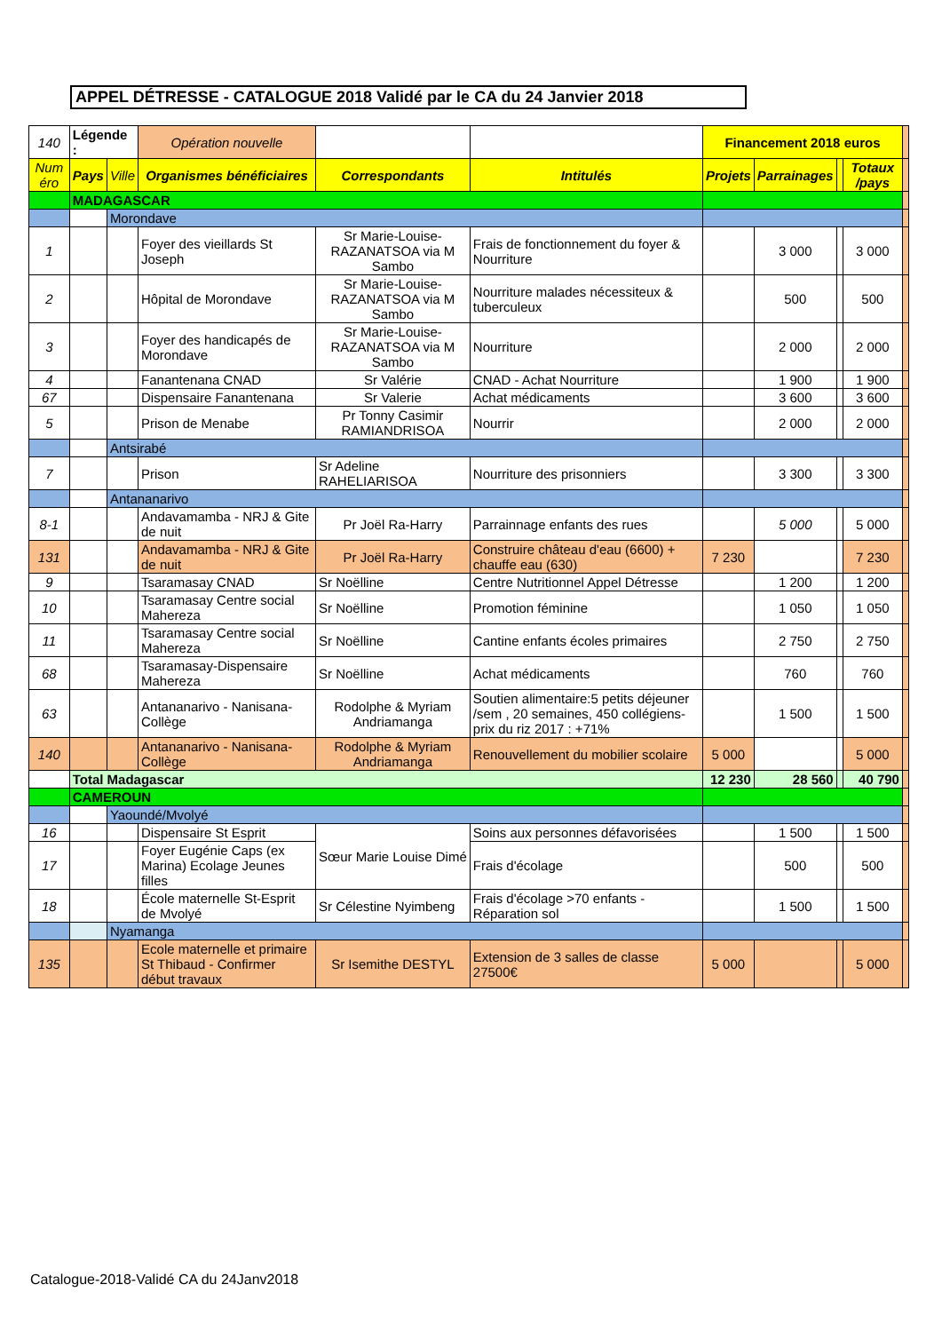APPEL DÉTRESSE - CATALOGUE 2018 Validé par le CA du 24 Janvier 2018
| 140 | Légende : | | Opération nouvelle | | | Financement 2018 euros | | | | |
| Num éro | Pays | Ville | Organismes bénéficiaires | Correspondants | Intitulés | | | | | |
| | | | | | | Projets | Parrainages | | Totaux /pays | |
| | MADAGASCAR | | | | | | | | | |
| | | Morondave | | | | | | | | |
| 1 | | | Foyer des vieillards St Joseph | Sr Marie-Louise-RAZANATSOA via M Sambo | Frais de fonctionnement du foyer & Nourriture | | 3 000 | | 3 000 | |
| 2 | | | Hôpital de Morondave | Sr Marie-Louise-RAZANATSOA via M Sambo | Nourriture malades nécessiteux & tuberculeux | | 500 | | 500 | |
| 3 | | | Foyer des handicapés de Morondave | Sr Marie-Louise-RAZANATSOA via M Sambo | Nourriture | | 2 000 | | 2 000 | |
| 4 | | | Fanantenana CNAD | Sr Valérie | CNAD - Achat Nourriture | | 1 900 | | 1 900 | |
| 67 | | | Dispensaire Fanantenana | Sr Valerie | Achat médicaments | | 3 600 | | 3 600 | |
| 5 | | | Prison de Menabe | Pr Tonny Casimir RAMIANDRISOA | Nourrir | | 2 000 | | 2 000 | |
| | | Antsirabé | | | | | | | | |
| 7 | | | Prison | Sr Adeline RAHELIARISOA | Nourriture des prisonniers | | 3 300 | | 3 300 | |
| | | Antananarivo | | | | | | | | |
| 8-1 | | | Andavamamba - NRJ & Gite de nuit | Pr Joël Ra-Harry | Parrainnage enfants des rues | | 5 000 | | 5 000 | |
| 131 | | | Andavamamba - NRJ & Gite de nuit | Pr Joël Ra-Harry | Construire château d'eau (6600) + chauffe eau (630) | 7 230 | | | 7 230 | |
| 9 | | | Tsaramasay CNAD | Sr Noëlline | Centre Nutritionnel Appel Détresse | | 1 200 | | 1 200 | |
| 10 | | | Tsaramasay Centre social Mahereza | Sr Noëlline | Promotion féminine | | 1 050 | | 1 050 | |
| 11 | | | Tsaramasay Centre social Mahereza | Sr Noëlline | Cantine enfants écoles primaires | | 2 750 | | 2 750 | |
| 68 | | | Tsaramasay-Dispensaire Mahereza | Sr Noëlline | Achat médicaments | | 760 | | 760 | |
| 63 | | | Antananarivo - Nanisana-Collège | Rodolphe & Myriam Andriamanga | Soutien alimentaire:5 petits déjeuner /sem , 20 semaines, 450 collégiens- prix du riz 2017 : +71% | | 1 500 | | 1 500 | |
| 140 | | | Antananarivo - Nanisana-Collège | Rodolphe & Myriam Andriamanga | Renouvellement du mobilier scolaire | 5 000 | | | 5 000 | |
| | Total Madagascar | | | | | 12 230 | 28 560 | | 40 790 | |
| | CAMEROUN | | | | | | | | | |
| | | Yaoundé/Mvolyé | | | | | | | | |
| 16 | | | Dispensaire St Esprit | Sœur Marie Louise Dimé | Soins aux personnes défavorisées | | 1 500 | | 1 500 | |
| 17 | | | Foyer Eugénie Caps (ex Marina) Ecolage Jeunes filles | | Frais d'écolage | | 500 | | 500 | |
| 18 | | | École maternelle St-Esprit de Mvolyé | Sr Célestine Nyimbeng | Frais d'écolage >70 enfants - Réparation sol | | 1 500 | | 1 500 | |
| | | Nyamanga | | | | | | | | |
| 135 | | | Ecole maternelle et primaire St Thibaud - Confirmer début travaux | Sr Isemithe DESTYL | Extension de 3 salles de classe 27500€ | 5 000 | | | 5 000 | |
Catalogue-2018-Validé CA du 24Janv2018